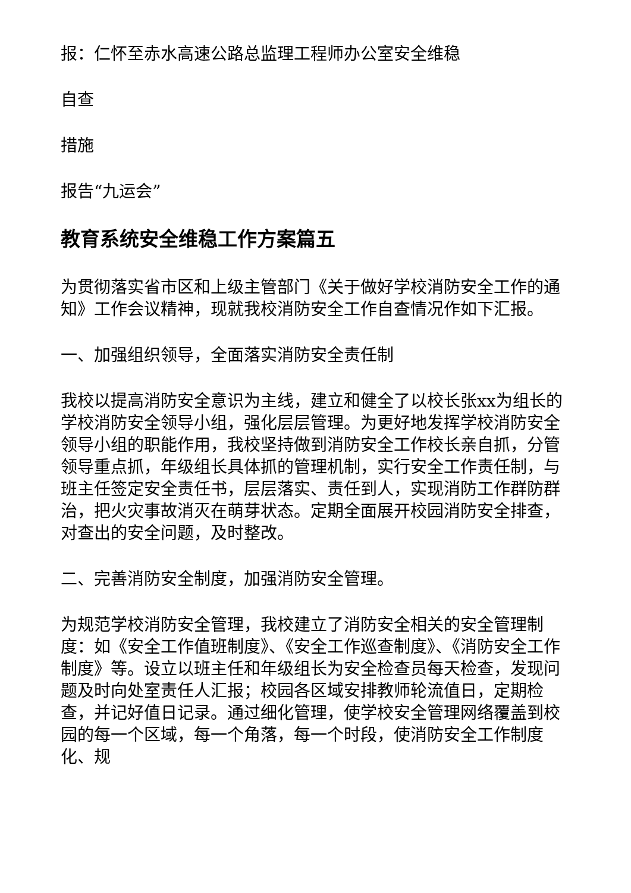报：仁怀至赤水高速公路总监理工程师办公室安全维稳
自查
措施
报告“九运会”
教育系统安全维稳工作方案篇五
为贯彻落实省市区和上级主管部门《关于做好学校消防安全工作的通知》工作会议精神，现就我校消防安全工作自查情况作如下汇报。
一、加强组织领导，全面落实消防安全责任制
我校以提高消防安全意识为主线，建立和健全了以校长张xx为组长的学校消防安全领导小组，强化层层管理。为更好地发挥学校消防安全领导小组的职能作用，我校坚持做到消防安全工作校长亲自抓，分管领导重点抓，年级组长具体抓的管理机制，实行安全工作责任制，与班主任签定安全责任书，层层落实、责任到人，实现消防工作群防群治，把火灾事故消灭在萌芽状态。定期全面展开校园消防安全排查，对查出的安全问题，及时整改。
二、完善消防安全制度，加强消防安全管理。
为规范学校消防安全管理，我校建立了消防安全相关的安全管理制度：如《安全工作值班制度》、《安全工作巡查制度》、《消防安全工作制度》等。设立以班主任和年级组长为安全检查员每天检查，发现问题及时向处室责任人汇报；校园各区域安排教师轮流值日，定期检查，并记好值日记录。通过细化管理，使学校安全管理网络覆盖到校园的每一个区域，每一个角落，每一个时段，使消防安全工作制度化、规